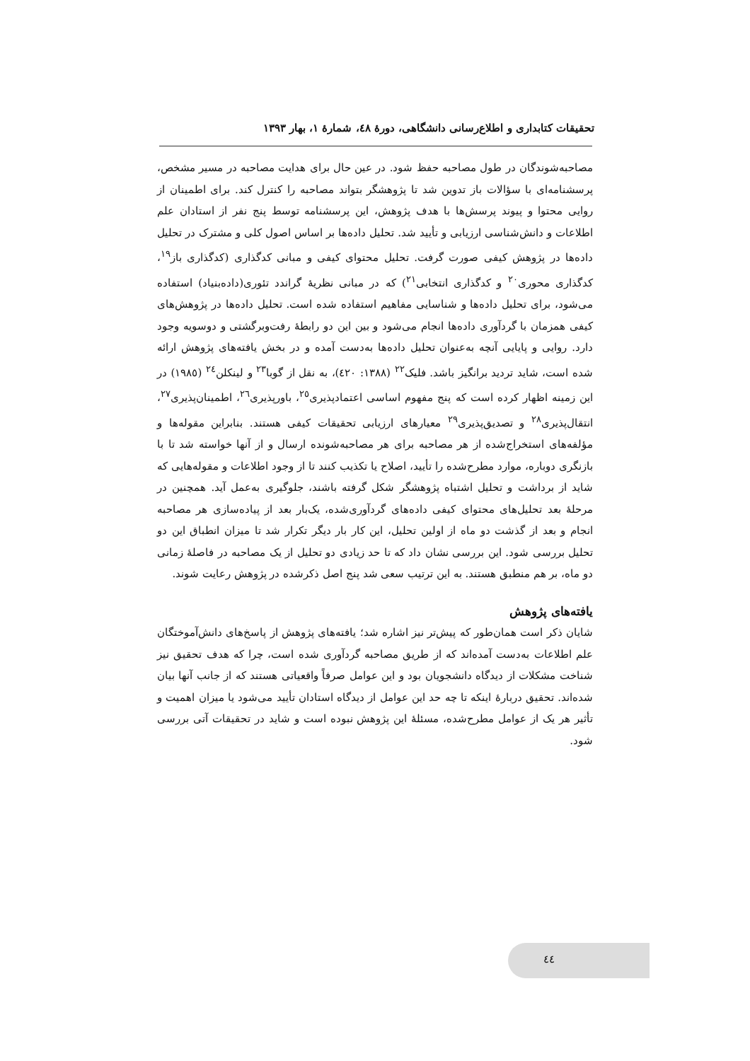تحقیقات کتابداری و اطلاع‌رسانی دانشگاهی، دورهٔ ٤٨، شمارهٔ ١، بهار ١٣٩٣
مصاحبه‌شوندگان در طول مصاحبه حفظ شود. در عین حال برای هدایت مصاحبه در مسیر مشخص، پرسشنامه‌ای با سؤالات باز تدوین شد تا پژوهشگر بتواند مصاحبه را کنترل کند. برای اطمینان از روایی محتوا و پیوند پرسش‌ها با هدف پژوهش، این پرسشنامه توسط پنج نفر از استادان علم اطلاعات و دانش‌شناسی ارزیابی و تأیید شد. تحلیل داده‌ها بر اساس اصول کلی و مشترک در تحلیل داده‌ها در پژوهش کیفی صورت گرفت. تحلیل محتوای کیفی و مبانی کدگذاری (کدگذاری باز<sup>١٩</sup>، کدگذاری محوری<sup>٢٠</sup> و کدگذاری انتخابی<sup>٢١</sup>) که در مبانی نظریهٔ گراندد تئوری(داده‌بنیاد) استفاده می‌شود، برای تحلیل داده‌ها و شناسایی مفاهیم استفاده شده است. تحلیل داده‌ها در پژوهش‌های کیفی همزمان با گردآوری داده‌ها انجام می‌شود و بین این دو رابطهٔ رفت‌وبرگشتی و دوسویه وجود دارد. روایی و پایایی آنچه به‌عنوان تحلیل داده‌ها به‌دست آمده و در بخش یافته‌های پژوهش ارائه شده است، شاید تردید برانگیز باشد. فلیک<sup>٢٢</sup> (١٣٨٨: ٤٢٠)، به نقل از گوبا<sup>٢٣</sup> و لینکلن<sup>٢٤</sup> (١٩٨٥) در این زمینه اظهار کرده است که پنج مفهوم اساسی اعتمادپذیری<sup>٢٥</sup>، باورپذیری<sup>٢٦</sup>، اطمینان‌پذیری<sup>٢٧</sup>، انتقال‌پذیری<sup>٢٨</sup> و تصدیق‌پذیری<sup>٢٩</sup> معیارهای ارزیابی تحقیقات کیفی هستند. بنابراین مقوله‌ها و مؤلفه‌های استخراج‌شده از هر مصاحبه برای هر مصاحبه‌شونده ارسال و از آنها خواسته شد تا با بازنگری دوباره، موارد مطرح‌شده را تأیید، اصلاح یا تکذیب کنند تا از وجود اطلاعات و مقوله‌هایی که شاید از برداشت و تحلیل اشتباه پژوهشگر شکل گرفته باشند، جلوگیری به‌عمل آید. همچنین در مرحلهٔ بعد تحلیل‌های محتوای کیفی داده‌های گردآوری‌شده، یک‌بار بعد از پیاده‌سازی هر مصاحبه انجام و بعد از گذشت دو ماه از اولین تحلیل، این کار بار دیگر تکرار شد تا میزان انطباق این دو تحلیل بررسی شود. این بررسی نشان داد که تا حد زیادی دو تحلیل از یک مصاحبه در فاصلهٔ زمانی دو ماه، بر هم منطبق هستند. به این ترتیب سعی شد پنج اصل ذکرشده در پژوهش رعایت شوند.
یافته‌های پژوهش
شایان ذکر است همان‌طور که پیش‌تر نیز اشاره شد؛ یافته‌های پژوهش از پاسخ‌های دانش‌آموختگان علم اطلاعات به‌دست آمده‌اند که از طریق مصاحبه گردآوری شده است، چرا که هدف تحقیق نیز شناخت مشکلات از دیدگاه دانشجویان بود و این عوامل صرفاً واقعیاتی هستند که از جانب آنها بیان شده‌اند. تحقیق دربارهٔ اینکه تا چه حد این عوامل از دیدگاه استادان تأیید می‌شود یا میزان اهمیت و تأثیر هر یک از عوامل مطرح‌شده، مسئلهٔ این پژوهش نبوده است و شاید در تحقیقات آتی بررسی شود.
٤٤